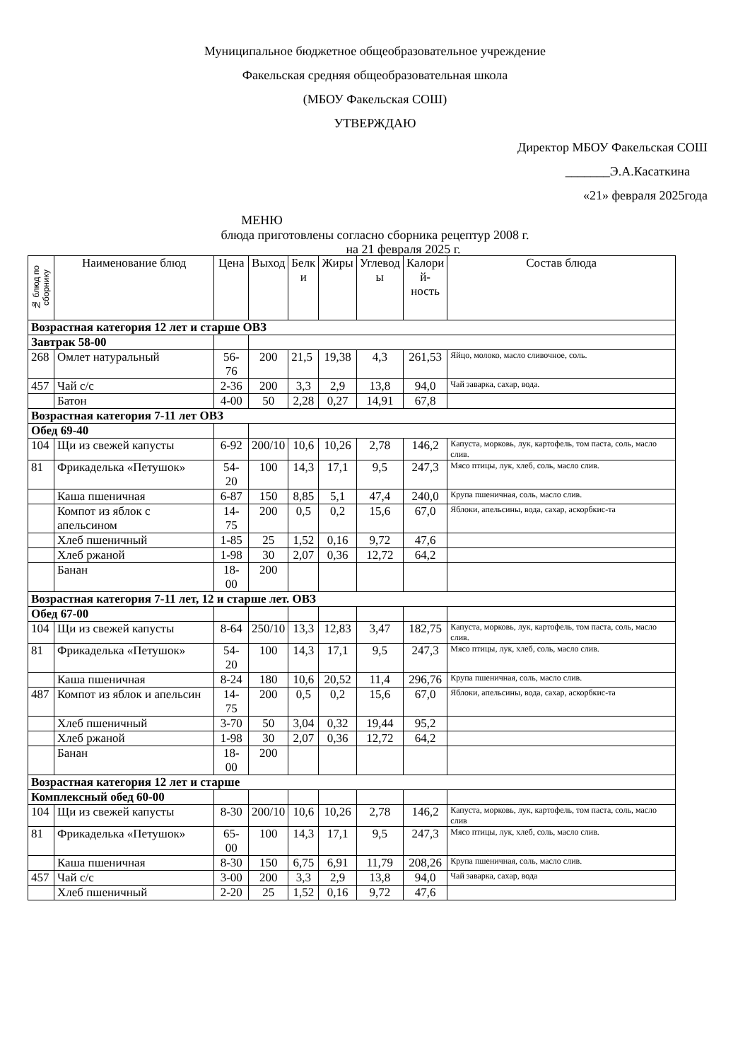Муниципальное бюджетное общеобразовательное учреждение
Факельская средняя общеобразовательная школа
(МБОУ Факельская СОШ)
УТВЕРЖДАЮ
Директор МБОУ Факельская СОШ
_______Э.А.Касаткина
«21» февраля 2025года
МЕНЮ
блюда приготовлены согласно сборника рецептур 2008 г.
на 21 февраля 2025 г.
| № блюд по сборнику | Наименование блюд | Цена | Выход | Белк и | Жиры | Углевод ы | Калори й- ность | Состав блюда |
| --- | --- | --- | --- | --- | --- | --- | --- | --- |
| Возрастная категория 12 лет и старше ОВЗ | | | | | | | | |
| Завтрак 58-00 | | | | | | | | |
| 268 | Омлет натуральный | 56-76 | 200 | 21,5 | 19,38 | 4,3 | 261,53 | Яйцо, молоко, масло сливочное, соль. |
| 457 | Чай с/с | 2-36 | 200 | 3,3 | 2,9 | 13,8 | 94,0 | Чай заварка, сахар, вода. |
| | Батон | 4-00 | 50 | 2,28 | 0,27 | 14,91 | 67,8 | |
| Возрастная категория 7-11 лет ОВЗ | | | | | | | | |
| Обед 69-40 | | | | | | | | |
| 104 | Щи из свежей капусты | 6-92 | 200/10 | 10,6 | 10,26 | 2,78 | 146,2 | Капуста, морковь, лук, картофель, том паста, соль, масло слив. |
| 81 | Фрикаделька «Петушок» | 54-20 | 100 | 14,3 | 17,1 | 9,5 | 247,3 | Мясо птицы, лук, хлеб, соль, масло слив. |
| | Каша пшеничная | 6-87 | 150 | 8,85 | 5,1 | 47,4 | 240,0 | Крупа пшеничная, соль, масло слив. |
| | Компот из яблок с апельсином | 14-75 | 200 | 0,5 | 0,2 | 15,6 | 67,0 | Яблоки, апельсины, вода, сахар, аскорбкис-та |
| | Хлеб пшеничный | 1-85 | 25 | 1,52 | 0,16 | 9,72 | 47,6 | |
| | Хлеб ржаной | 1-98 | 30 | 2,07 | 0,36 | 12,72 | 64,2 | |
| | Банан | 18-00 | 200 | | | | | |
| Возрастная категория 7-11 лет, 12 и старше лет. ОВЗ | | | | | | | | |
| Обед 67-00 | | | | | | | | |
| 104 | Щи из свежей капусты | 8-64 | 250/10 | 13,3 | 12,83 | 3,47 | 182,75 | Капуста, морковь, лук, картофель, том паста, соль, масло слив. |
| 81 | Фрикаделька «Петушок» | 54-20 | 100 | 14,3 | 17,1 | 9,5 | 247,3 | Мясо птицы, лук, хлеб, соль, масло слив. |
| | Каша пшеничная | 8-24 | 180 | 10,6 | 20,52 | 11,4 | 296,76 | Крупа пшеничная, соль, масло слив. |
| 487 | Компот из яблок и апельсин | 14-75 | 200 | 0,5 | 0,2 | 15,6 | 67,0 | Яблоки, апельсины, вода, сахар, аскорбкис-та |
| | Хлеб пшеничный | 3-70 | 50 | 3,04 | 0,32 | 19,44 | 95,2 | |
| | Хлеб ржаной | 1-98 | 30 | 2,07 | 0,36 | 12,72 | 64,2 | |
| | Банан | 18-00 | 200 | | | | | |
| Возрастная категория 12 лет и старше | | | | | | | | |
| Комплексный обед 60-00 | | | | | | | | |
| 104 | Щи из свежей капусты | 8-30 | 200/10 | 10,6 | 10,26 | 2,78 | 146,2 | Капуста, морковь, лук, картофель, том паста, соль, масло слив |
| 81 | Фрикаделька «Петушок» | 65-00 | 100 | 14,3 | 17,1 | 9,5 | 247,3 | Мясо птицы, лук, хлеб, соль, масло слив. |
| | Каша пшеничная | 8-30 | 150 | 6,75 | 6,91 | 11,79 | 208,26 | Крупа пшеничная, соль, масло слив. |
| 457 | Чай с/с | 3-00 | 200 | 3,3 | 2,9 | 13,8 | 94,0 | Чай заварка, сахар, вода |
| | Хлеб пшеничный | 2-20 | 25 | 1,52 | 0,16 | 9,72 | 47,6 | |